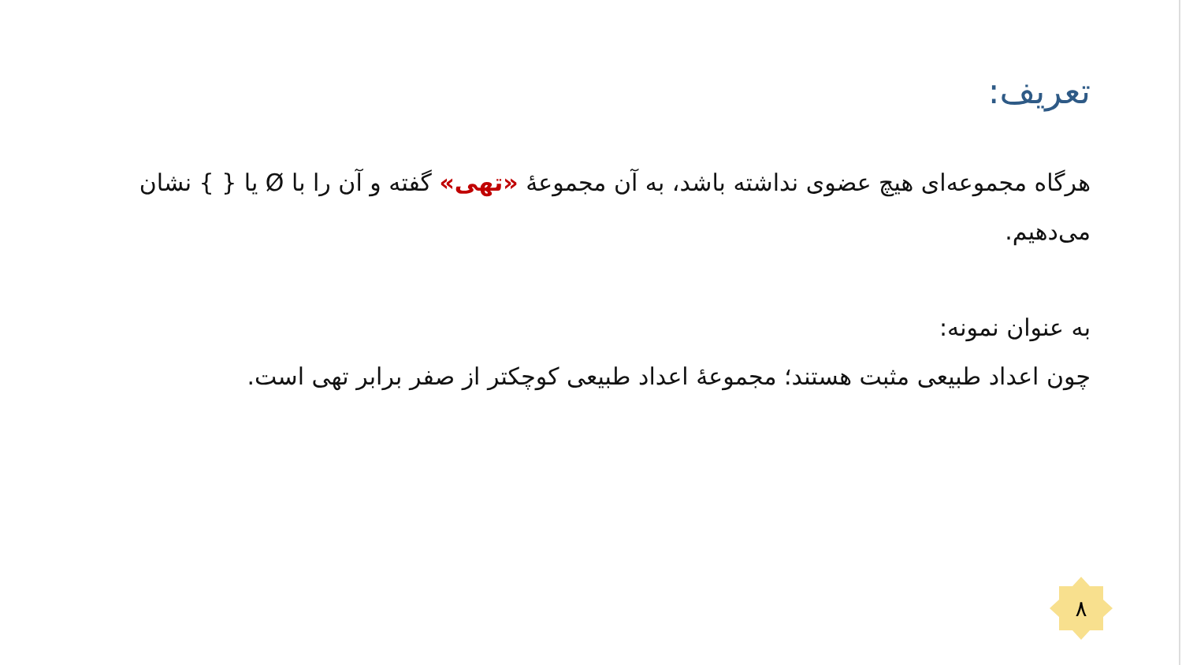تعریف:
هرگاه مجموعه‌ای هیچ عضوی نداشته باشد، به آن مجموعهٔ «تهی» گفته و آن را با Ø یا { } نشان می‌دهیم.
به عنوان نمونه:
چون اعداد طبیعی مثبت هستند؛ مجموعهٔ اعداد طبیعی کوچکتر از صفر برابر تهی است.
۸